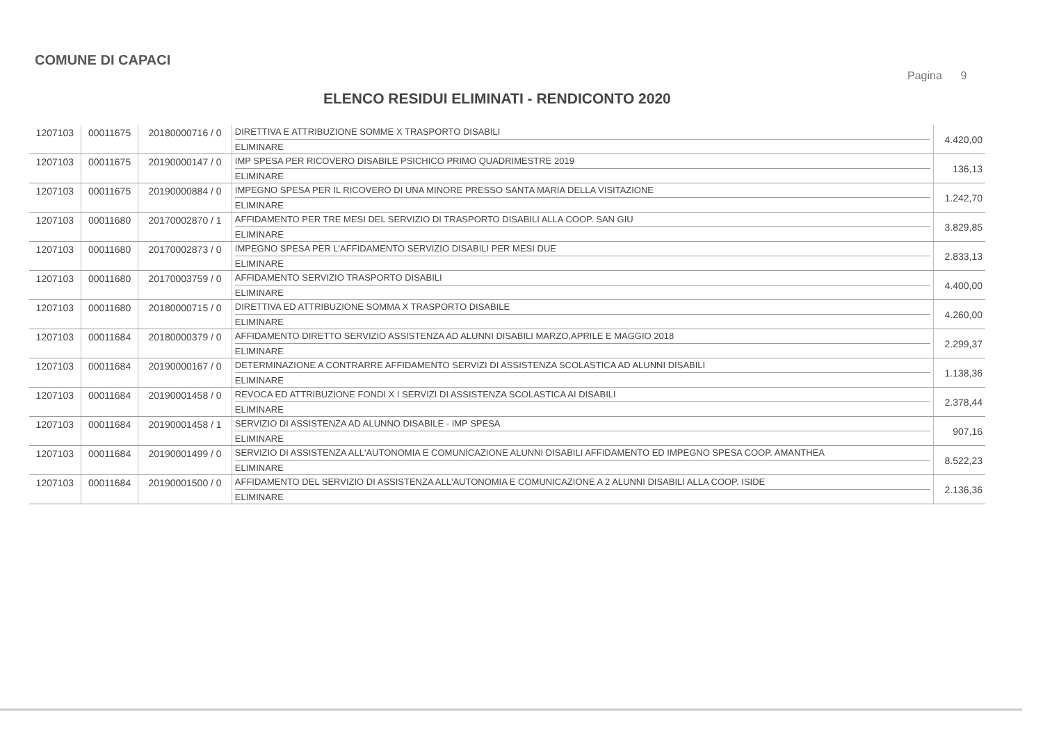COMUNE DI CAPACI
Pagina 9
ELENCO RESIDUI ELIMINATI - RENDICONTO 2020
| 1207103 | 00011675 | 20180000716 / 0 | DIRETTIVA E ATTRIBUZIONE SOMME X TRASPORTO DISABILI ELIMINARE | 4.420,00 |
| 1207103 | 00011675 | 20190000147 / 0 | IMP SPESA PER RICOVERO DISABILE PSICHICO PRIMO QUADRIMESTRE 2019 ELIMINARE | 136,13 |
| 1207103 | 00011675 | 20190000884 / 0 | IMPEGNO SPESA PER IL RICOVERO DI UNA MINORE PRESSO SANTA MARIA DELLA VISITAZIONE ELIMINARE | 1.242,70 |
| 1207103 | 00011680 | 20170002870 / 1 | AFFIDAMENTO PER TRE MESI DEL SERVIZIO DI TRASPORTO DISABILI ALLA COOP. SAN GIU ELIMINARE | 3.829,85 |
| 1207103 | 00011680 | 20170002873 / 0 | IMPEGNO SPESA PER L'AFFIDAMENTO SERVIZIO DISABILI PER MESI DUE ELIMINARE | 2.833,13 |
| 1207103 | 00011680 | 20170003759 / 0 | AFFIDAMENTO SERVIZIO TRASPORTO DISABILI ELIMINARE | 4.400,00 |
| 1207103 | 00011680 | 20180000715 / 0 | DIRETTIVA ED ATTRIBUZIONE SOMMA X TRASPORTO DISABILE ELIMINARE | 4.260,00 |
| 1207103 | 00011684 | 20180000379 / 0 | AFFIDAMENTO DIRETTO SERVIZIO ASSISTENZA AD ALUNNI DISABILI MARZO,APRILE E MAGGIO 2018 ELIMINARE | 2.299,37 |
| 1207103 | 00011684 | 20190000167 / 0 | DETERMINAZIONE A CONTRARRE AFFIDAMENTO SERVIZI DI ASSISTENZA SCOLASTICA AD ALUNNI DISABILI ELIMINARE | 1.138,36 |
| 1207103 | 00011684 | 20190001458 / 0 | REVOCA ED ATTRIBUZIONE FONDI X I SERVIZI DI ASSISTENZA SCOLASTICA AI DISABILI ELIMINARE | 2.378,44 |
| 1207103 | 00011684 | 20190001458 / 1 | SERVIZIO DI ASSISTENZA AD ALUNNO DISABILE - IMP SPESA ELIMINARE | 907,16 |
| 1207103 | 00011684 | 20190001499 / 0 | SERVIZIO DI ASSISTENZA ALL'AUTONOMIA E COMUNICAZIONE ALUNNI DISABILI AFFIDAMENTO ED IMPEGNO SPESA COOP. AMANTHEA ELIMINARE | 8.522,23 |
| 1207103 | 00011684 | 20190001500 / 0 | AFFIDAMENTO DEL SERVIZIO DI ASSISTENZA ALL'AUTONOMIA E COMUNICAZIONE A 2 ALUNNI DISABILI ALLA COOP. ISIDE ELIMINARE | 2.136,36 |